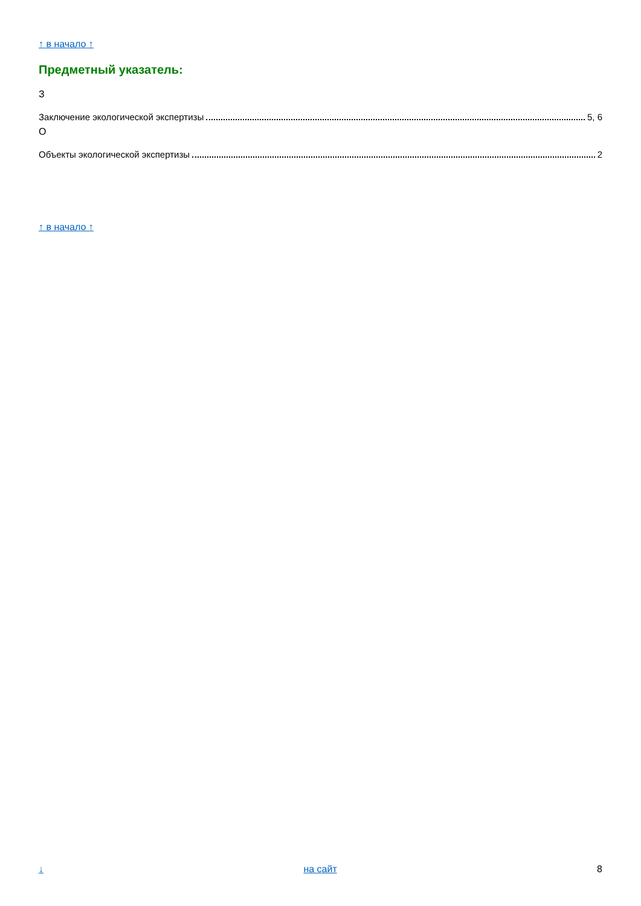↑ в начало ↑
Предметный указатель:
З
Заключение экологической экспертизы 5, 6
О
Объекты экологической экспертизы 2
↑ в начало ↑
↓ на сайт 8